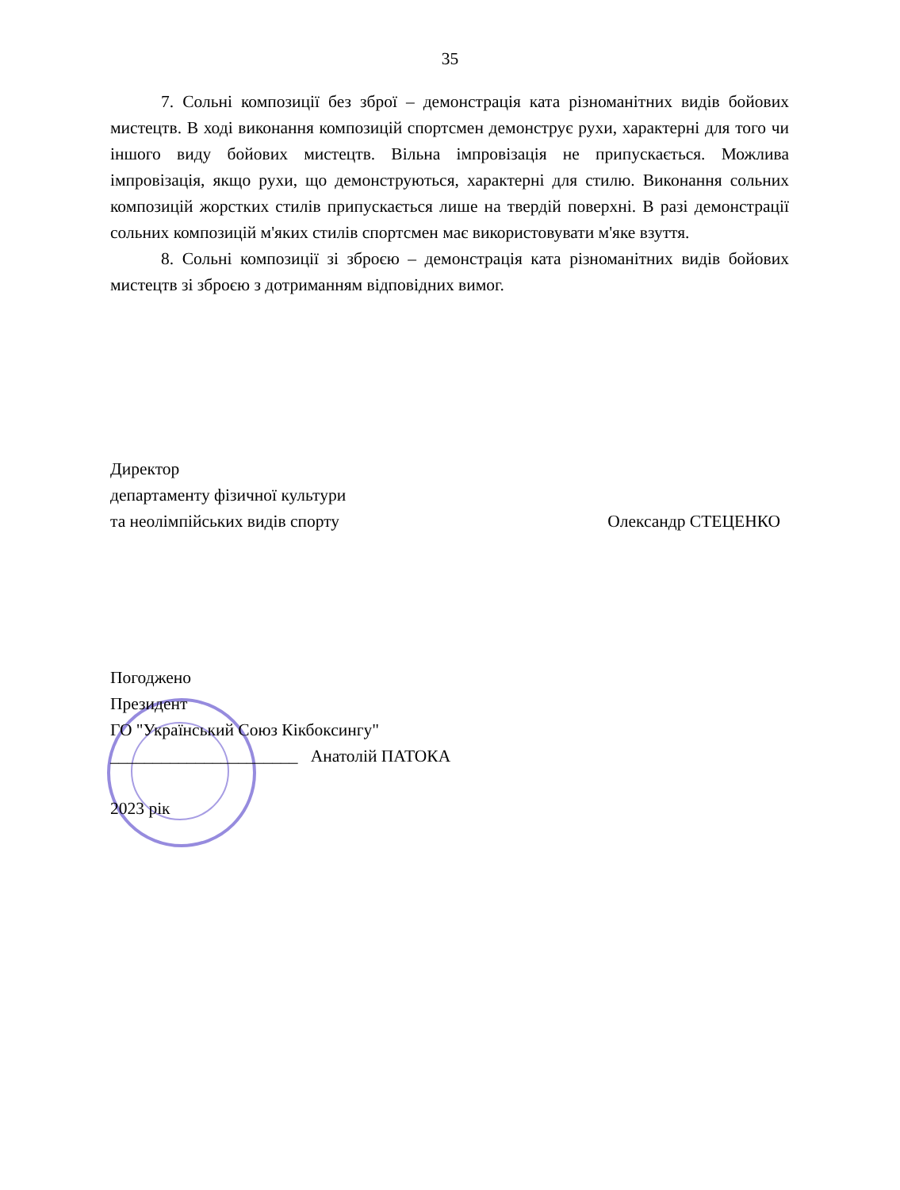35
7. Сольні композиції без зброї – демонстрація ката різноманітних видів бойових мистецтв. В ході виконання композицій спортсмен демонструє рухи, характерні для того чи іншого виду бойових мистецтв. Вільна імпровізація не припускається. Можлива імпровізація, якщо рухи, що демонструються, характерні для стилю. Виконання сольних композицій жорстких стилів припускається лише на твердій поверхні. В разі демонстрації сольних композицій м'яких стилів спортсмен має використовувати м'яке взуття.
8. Сольні композиції зі зброєю – демонстрація ката різноманітних видів бойових мистецтв зі зброєю з дотриманням відповідних вимог.
Директор
департаменту фізичної культури
та неолімпійських видів спорту Олександр СТЕЦЕНКО
Погоджено
Президент
ГО "Український Союз Кікбоксингу"
______________________ Анатолій ПАТОКА
2023 рік